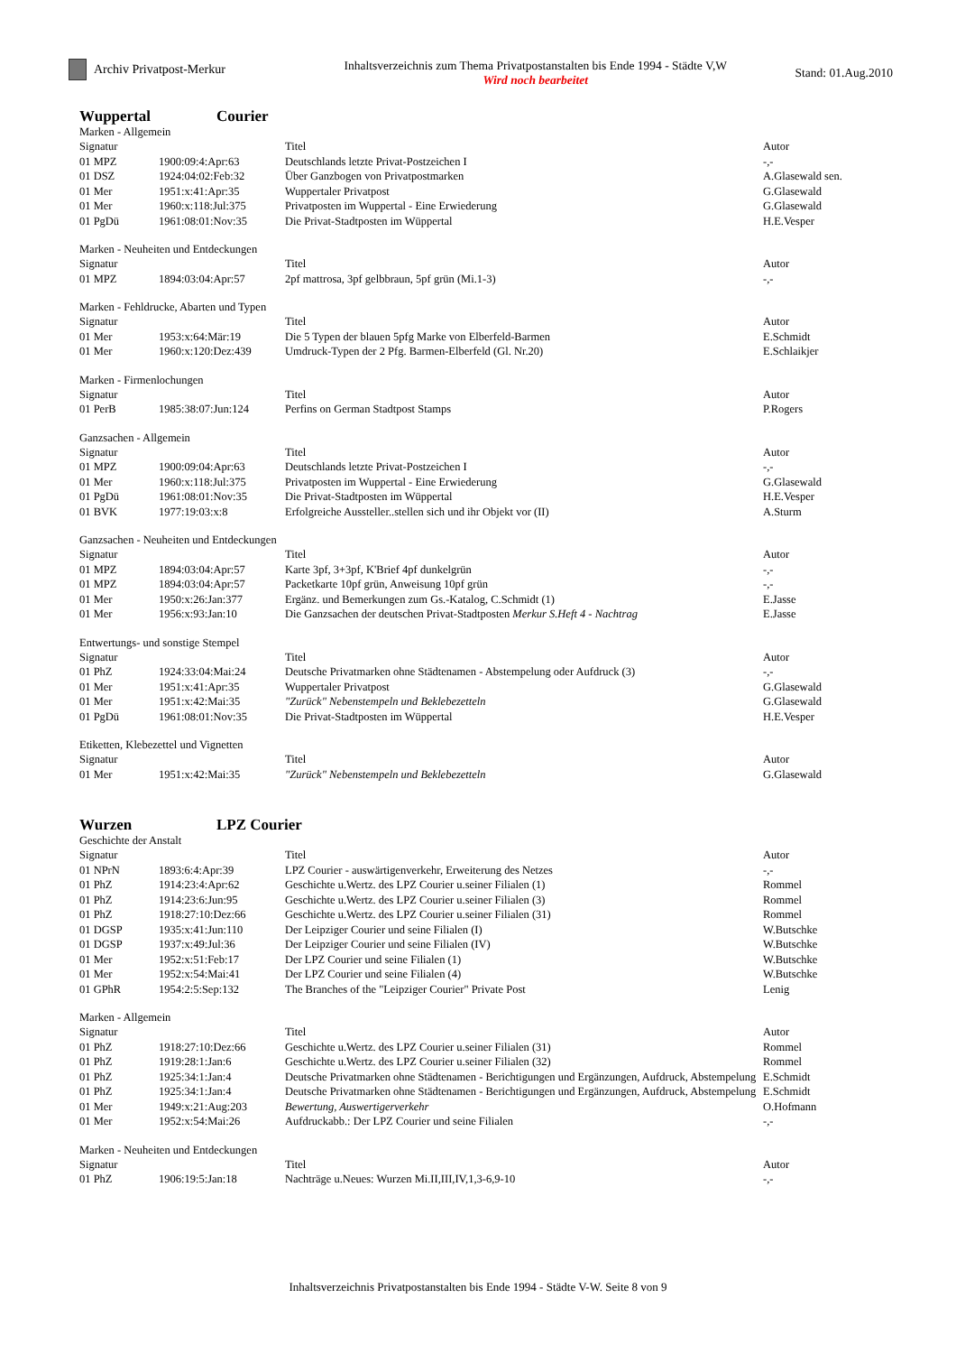Archiv Privatpost-Merkur Inhaltsverzeichnis zum Thema Privatpostanstalten bis Ende 1994 - Städte V,W
Wird noch bearbeitet
Stand: 01.Aug.2010
Wuppertal Courier
Marken - Allgemein
| Signatur | | Titel | Autor |
| --- | --- | --- | --- |
| 01 MPZ | 1900:09:4:Apr:63 | Deutschlands letzte Privat-Postzeichen I | -,- |
| 01 DSZ | 1924:04:02:Feb:32 | Über Ganzbogen von Privatpostmarken | A.Glasewald sen. |
| 01 Mer | 1951:x:41:Apr:35 | Wuppertaler Privatpost | G.Glasewald |
| 01 Mer | 1960:x:118:Jul:375 | Privatposten im Wuppertal - Eine Erwiederung | G.Glasewald |
| 01 PgDü | 1961:08:01:Nov:35 | Die Privat-Stadtposten im Wüppertal | H.E.Vesper |
Marken - Neuheiten und Entdeckungen
| Signatur | | Titel | Autor |
| --- | --- | --- | --- |
| 01 MPZ | 1894:03:04:Apr:57 | 2pf mattrosa, 3pf gelbbraun, 5pf grün (Mi.1-3) | -,- |
Marken - Fehldrucke, Abarten und Typen
| Signatur | | Titel | Autor |
| --- | --- | --- | --- |
| 01 Mer | 1953:x:64:Mär:19 | Die 5 Typen der blauen 5pfg Marke von Elberfeld-Barmen | E.Schmidt |
| 01 Mer | 1960:x:120:Dez:439 | Umdruck-Typen der 2 Pfg. Barmen-Elberfeld (Gl. Nr.20) | E.Schlaikjer |
Marken - Firmenlochungen
| Signatur | | Titel | Autor |
| --- | --- | --- | --- |
| 01 PerB | 1985:38:07:Jun:124 | Perfins on German Stadtpost Stamps | P.Rogers |
Ganzsachen - Allgemein
| Signatur | | Titel | Autor |
| --- | --- | --- | --- |
| 01 MPZ | 1900:09:04:Apr:63 | Deutschlands letzte Privat-Postzeichen I | -,- |
| 01 Mer | 1960:x:118:Jul:375 | Privatposten im Wuppertal - Eine Erwiederung | G.Glasewald |
| 01 PgDü | 1961:08:01:Nov:35 | Die Privat-Stadtposten im Wüppertal | H.E.Vesper |
| 01 BVK | 1977:19:03:x:8 | Erfolgreiche Aussteller..stellen sich und ihr Objekt vor (II) | A.Sturm |
Ganzsachen - Neuheiten und Entdeckungen
| Signatur | | Titel | Autor |
| --- | --- | --- | --- |
| 01 MPZ | 1894:03:04:Apr:57 | Karte 3pf, 3+3pf, K'Brief 4pf dunkelgrün | -,- |
| 01 MPZ | 1894:03:04:Apr:57 | Packetkarte 10pf grün, Anweisung 10pf grün | -,- |
| 01 Mer | 1950:x:26:Jan:377 | Ergänz. und Bemerkungen zum Gs.-Katalog, C.Schmidt (1) | E.Jasse |
| 01 Mer | 1956:x:93:Jan:10 | Die Ganzsachen der deutschen Privat-Stadtposten Merkur S.Heft 4 - Nachtrag | E.Jasse |
Entwertungs- und sonstige Stempel
| Signatur | | Titel | Autor |
| --- | --- | --- | --- |
| 01 PhZ | 1924:33:04:Mai:24 | Deutsche Privatmarken ohne Städtenamen - Abstempelung oder Aufdruck (3) | -,- |
| 01 Mer | 1951:x:41:Apr:35 | Wuppertaler Privatpost | G.Glasewald |
| 01 Mer | 1951:x:42:Mai:35 | "Zurück" Nebenstempeln und Beklebezetteln | G.Glasewald |
| 01 PgDü | 1961:08:01:Nov:35 | Die Privat-Stadtposten im Wüppertal | H.E.Vesper |
Etiketten, Klebezettel und Vignetten
| Signatur | | Titel | Autor |
| --- | --- | --- | --- |
| 01 Mer | 1951:x:42:Mai:35 | "Zurück" Nebenstempeln und Beklebezetteln | G.Glasewald |
Wurzen LPZ Courier
Geschichte der Anstalt
| Signatur | | Titel | Autor |
| --- | --- | --- | --- |
| 01 NPrN | 1893:6:4:Apr:39 | LPZ Courier - auswärtigenverkehr, Erweiterung des Netzes | -,- |
| 01 PhZ | 1914:23:4:Apr:62 | Geschichte u.Wertz. des LPZ Courier u.seiner Filialen (1) | Rommel |
| 01 PhZ | 1914:23:6:Jun:95 | Geschichte u.Wertz. des LPZ Courier u.seiner Filialen (3) | Rommel |
| 01 PhZ | 1918:27:10:Dez:66 | Geschichte u.Wertz. des LPZ Courier u.seiner Filialen (31) | Rommel |
| 01 DGSP | 1935:x:41:Jun:110 | Der Leipziger Courier und seine Filialen (I) | W.Butschke |
| 01 DGSP | 1937:x:49:Jul:36 | Der Leipziger Courier und seine Filialen (IV) | W.Butschke |
| 01 Mer | 1952:x:51:Feb:17 | Der LPZ Courier und seine Filialen (1) | W.Butschke |
| 01 Mer | 1952:x:54:Mai:41 | Der LPZ Courier und seine Filialen (4) | W.Butschke |
| 01 GPhR | 1954:2:5:Sep:132 | The Branches of the "Leipziger Courier" Private Post | Lenig |
Marken - Allgemein
| Signatur | | Titel | Autor |
| --- | --- | --- | --- |
| 01 PhZ | 1918:27:10:Dez:66 | Geschichte u.Wertz. des LPZ Courier u.seiner Filialen (31) | Rommel |
| 01 PhZ | 1919:28:1:Jan:6 | Geschichte u.Wertz. des LPZ Courier u.seiner Filialen (32) | Rommel |
| 01 PhZ | 1925:34:1:Jan:4 | Deutsche Privatmarken ohne Städtenamen - Berichtigungen und Ergänzungen, Aufdruck, Abstempelung | E.Schmidt |
| 01 PhZ | 1925:34:1:Jan:4 | Deutsche Privatmarken ohne Städtenamen - Berichtigungen und Ergänzungen, Aufdruck, Abstempelung | E.Schmidt |
| 01 Mer | 1949:x:21:Aug:203 | Bewertung, Auswertigerverkehr | O.Hofmann |
| 01 Mer | 1952:x:54:Mai:26 | Aufdruckabb.: Der LPZ Courier und seine Filialen | -,- |
Marken - Neuheiten und Entdeckungen
| Signatur | | Titel | Autor |
| --- | --- | --- | --- |
| 01 PhZ | 1906:19:5:Jan:18 | Nachträge u.Neues: Wurzen Mi.II,III,IV,1,3-6,9-10 | -,- |
Inhaltsverzeichnis Privatpostanstalten bis Ende 1994 - Städte V-W. Seite 8 von 9